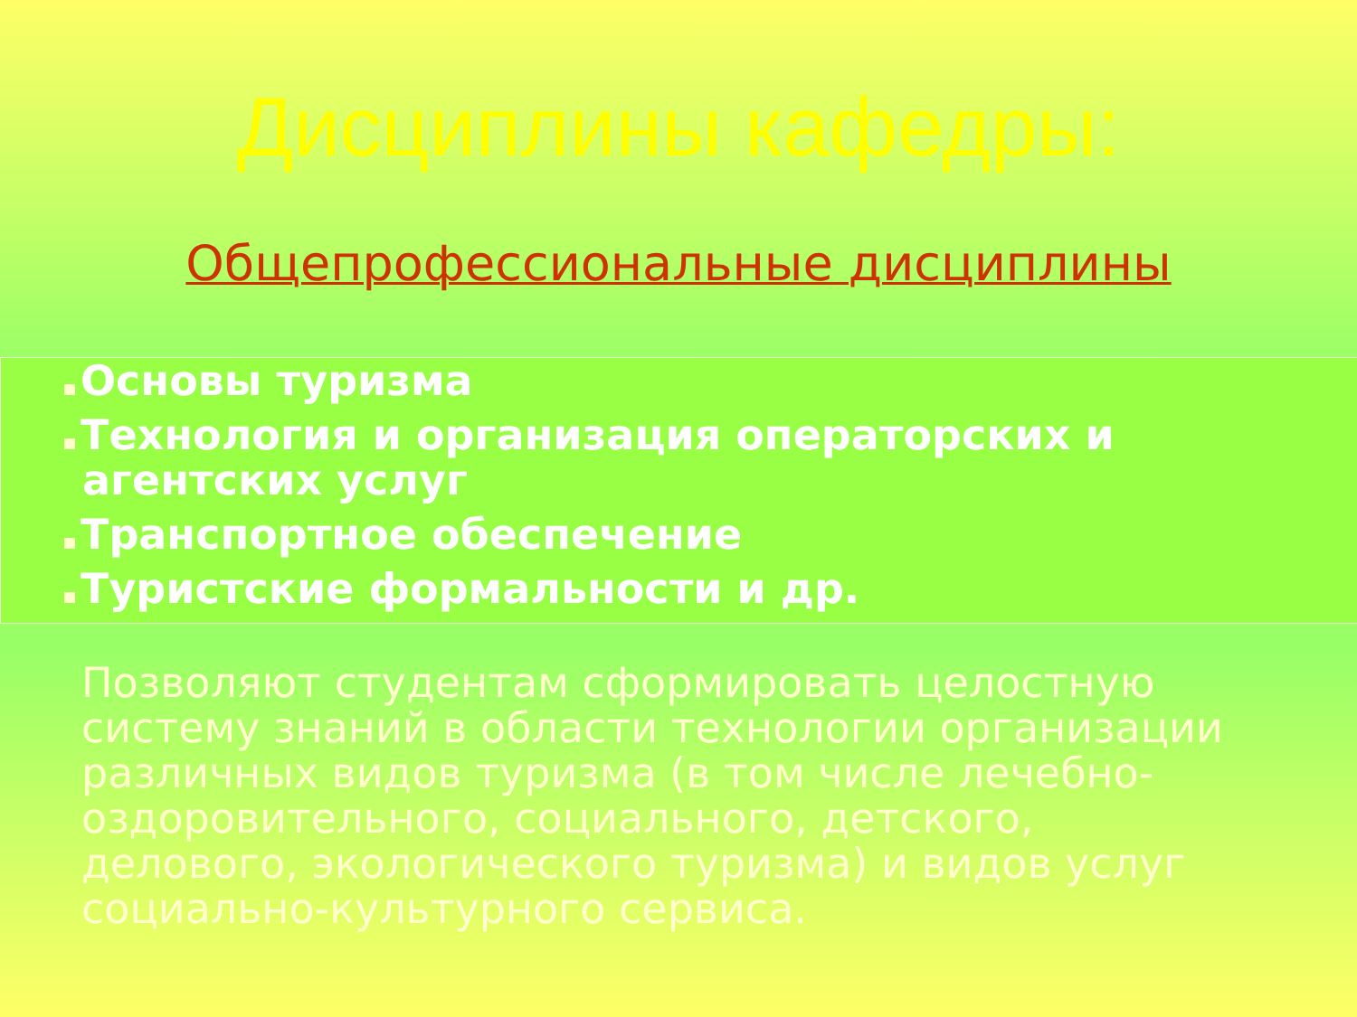Дисциплины кафедры:
Общепрофессиональные дисциплины
Основы туризма
Технология и организация операторских и агентских услуг
Транспортное обеспечение
Туристские формальности и др.
Позволяют студентам сформировать целостную систему знаний в области технологии организации различных видов туризма (в том числе лечебно-оздоровительного, социального, детского, делового, экологического туризма) и видов услуг социально-культурного сервиса.